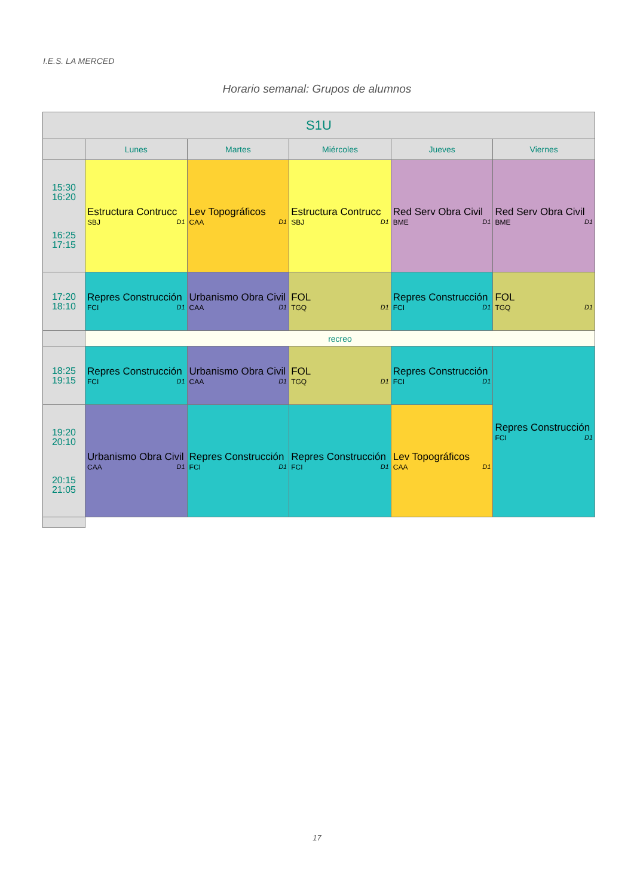I.E.S. LA MERCED
Horario semanal: Grupos de alumnos
| S1U | | | | | |
| --- | --- | --- | --- | --- | --- |
| | Lunes | Martes | Miércoles | Jueves | Viernes |
| 15:30 16:20 16:25 17:15 | Estructura Contrucc SBJ D1 | Lev Topográficos CAA D1 | Estructura Contrucc SBJ D1 | Red Serv Obra Civil BME D1 | Red Serv Obra Civil BME D1 |
| 17:20 18:10 | Repres Construcción FCI D1 | Urbanismo Obra Civil CAA D1 | FOL TGQ D1 | Repres Construcción FCI D1 | FOL TGQ D1 |
| | recreo | | | | |
| 18:25 19:15 | Repres Construcción FCI D1 | Urbanismo Obra Civil CAA D1 | FOL TGQ D1 | Repres Construcción FCI D1 | Repres Construcción FCI D1 |
| 19:20 20:10 20:15 21:05 | Urbanismo Obra Civil CAA D1 | Repres Construcción FCI D1 | Repres Construcción FCI D1 | Lev Topográficos CAA D1 | |
17